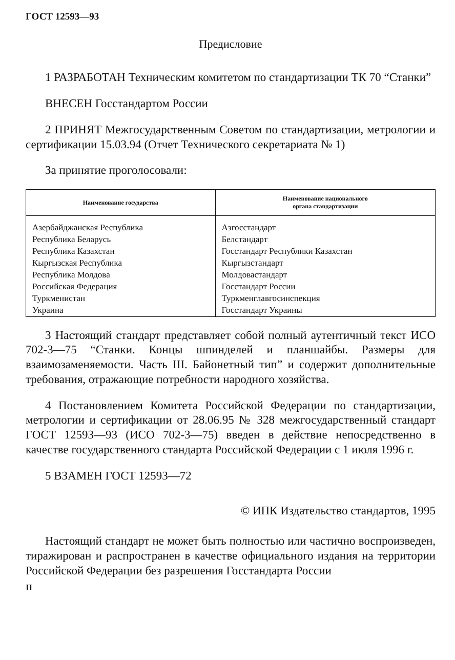ГОСТ 12593—93
Предисловие
1 РАЗРАБОТАН Техническим комитетом по стандартизации ТК 70 “Станки”
ВНЕСЕН Госстандартом России
2 ПРИНЯТ Межгосударственным Советом по стандартизации, метрологии и сертификации 15.03.94 (Отчет Технического секретариата № 1)
За принятие проголосовали:
| Наименование государства | Наименование национального органа стандартизации |
| --- | --- |
| Азербайджанская Республика | Азгосстандарт |
| Республика Беларусь | Белстандарт |
| Республика Казахстан | Госстандарт Республики Казахстан |
| Кыргызская Республика | Кыргызстандарт |
| Республика Молдова | Молдовастандарт |
| Российская Федерация | Госстандарт России |
| Туркменистан | Туркменглавгосинспекция |
| Украина | Госстандарт Украины |
3 Настоящий стандарт представляет собой полный аутентичный текст ИСО 702-3—75 “Станки. Концы шпинделей и планшайбы. Размеры для взаимозаменяемости. Часть III. Байонетный тип” и содержит дополнительные требования, отражающие потребности народного хозяйства.
4 Постановлением Комитета Российской Федерации по стандартизации, метрологии и сертификации от 28.06.95 № 328 межгосударственный стандарт ГОСТ 12593—93 (ИСО 702-3—75) введен в действие непосредственно в качестве государственного стандарта Российской Федерации с 1 июля 1996 г.
5 ВЗАМЕН ГОСТ 12593—72
© ИПК Издательство стандартов, 1995
Настоящий стандарт не может быть полностью или частично воспроизведен, тиражирован и распространен в качестве официального издания на территории Российской Федерации без разрешения Госстандарта России
II